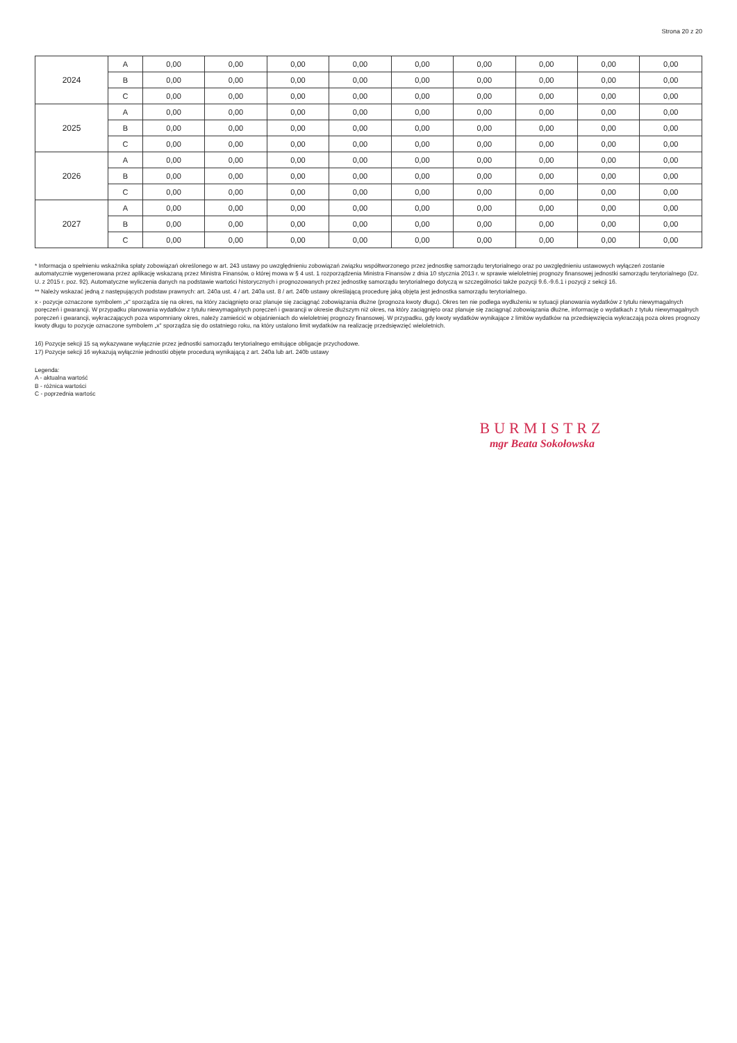Strona 20 z 20
| 2024 | A | 0,00 | 0,00 | 0,00 | 0,00 | 0,00 | 0,00 | 0,00 | 0,00 | 0,00 |
| | B | 0,00 | 0,00 | 0,00 | 0,00 | 0,00 | 0,00 | 0,00 | 0,00 | 0,00 |
| | C | 0,00 | 0,00 | 0,00 | 0,00 | 0,00 | 0,00 | 0,00 | 0,00 | 0,00 |
| 2025 | A | 0,00 | 0,00 | 0,00 | 0,00 | 0,00 | 0,00 | 0,00 | 0,00 | 0,00 |
| | B | 0,00 | 0,00 | 0,00 | 0,00 | 0,00 | 0,00 | 0,00 | 0,00 | 0,00 |
| | C | 0,00 | 0,00 | 0,00 | 0,00 | 0,00 | 0,00 | 0,00 | 0,00 | 0,00 |
| 2026 | A | 0,00 | 0,00 | 0,00 | 0,00 | 0,00 | 0,00 | 0,00 | 0,00 | 0,00 |
| | B | 0,00 | 0,00 | 0,00 | 0,00 | 0,00 | 0,00 | 0,00 | 0,00 | 0,00 |
| | C | 0,00 | 0,00 | 0,00 | 0,00 | 0,00 | 0,00 | 0,00 | 0,00 | 0,00 |
| 2027 | A | 0,00 | 0,00 | 0,00 | 0,00 | 0,00 | 0,00 | 0,00 | 0,00 | 0,00 |
| | B | 0,00 | 0,00 | 0,00 | 0,00 | 0,00 | 0,00 | 0,00 | 0,00 | 0,00 |
| | C | 0,00 | 0,00 | 0,00 | 0,00 | 0,00 | 0,00 | 0,00 | 0,00 | 0,00 |
* Informacja o spełnieniu wskaźnika spłaty zobowiązań określonego w art. 243 ustawy po uwzględnieniu zobowiązań związku współtworzonego przez jednostkę samorządu terytorialnego oraz po uwzględnieniu ustawowych wyłączeń zostanie automatycznie wygenerowana przez aplikację wskazaną przez Ministra Finansów, o której mowa w § 4 ust. 1 rozporządzenia Ministra Finansów z dnia 10 stycznia 2013 r. w sprawie wieloletniej prognozy finansowej jednostki samorządu terytorialnego (Dz. U. z 2015 r. poz. 92). Automatyczne wyliczenia danych na podstawie wartości historycznych i prognozowanych przez jednostkę samorządu terytorialnego dotyczą w szczególności także pozycji 9.6.-9.6.1 i pozycji z sekcji 16.
** Należy wskazać jedną z następujących podstaw prawnych: art. 240a ust. 4 / art. 240a ust. 8 / art. 240b ustawy określającą procedurę jaką objęta jest jednostka samorządu terytorialnego.
x - pozycje oznaczone symbolem „x" sporządza się na okres, na który zaciągnięto oraz planuje się zaciągnąć zobowiązania dłużne (prognoza kwoty długu). Okres ten nie podlega wydłużeniu w sytuacji planowania wydatków z tytułu niewymagalnych poręczeń i gwarancji. W przypadku planowania wydatków z tytułu niewymagalnych poręczeń i gwarancji w okresie dłuższym niż okres, na który zaciągnięto oraz planuje się zaciągnąć zobowiązania dłużne, informację o wydatkach z tytułu niewymagalnych poręczeń i gwarancji, wykraczających poza wspomniany okres, należy zamieścić w objaśnieniach do wieloletniej prognozy finansowej. W przypadku, gdy kwoty wydatków wynikające z limitów wydatków na przedsięwzięcia wykraczają poza okres prognozy kwoty długu to pozycje oznaczone symbolem „x" sporządza się do ostatniego roku, na który ustalono limit wydatków na realizację przedsięwzięć wieloletnich.
16) Pozycje sekcji 15 są wykazywane wyłącznie przez jednostki samorządu terytorialnego emitujące obligacje przychodowe.
17) Pozycje sekcji 16 wykazują wyłącznie jednostki objęte procedurą wynikającą z art. 240a lub art. 240b ustawy
Legenda:
A - aktualna wartość
B - różnica wartości
C - poprzednia wartośc
BURMISTRZ
mgr Beata Sokołowska